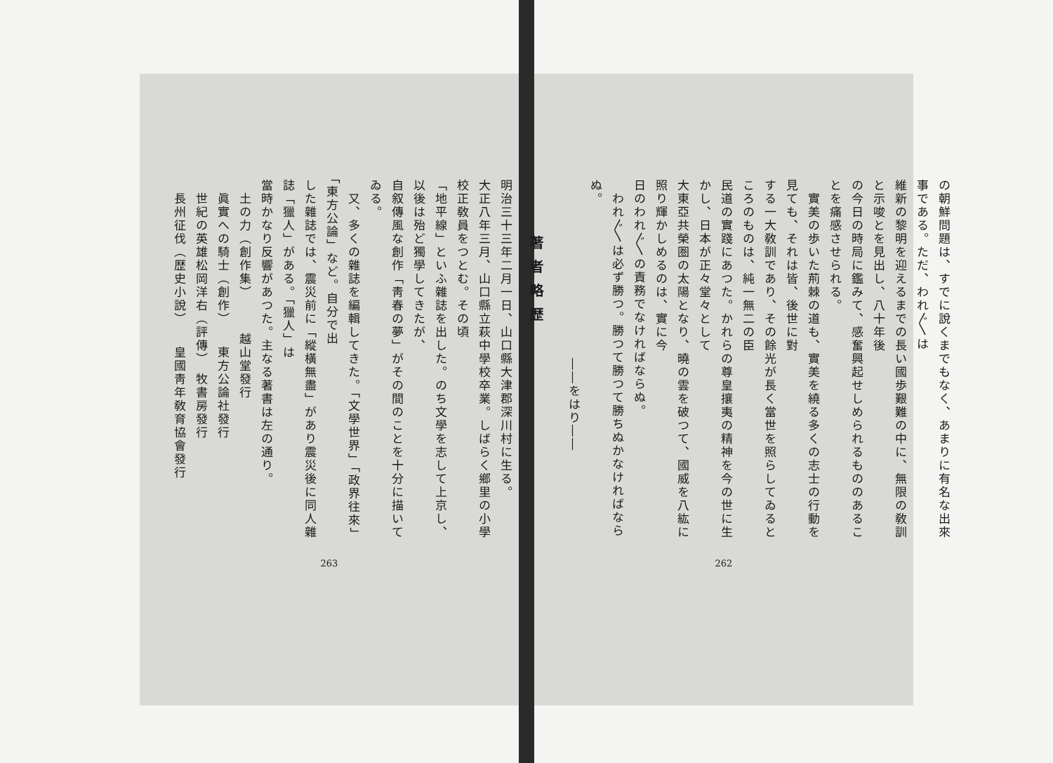の朝鮮問題は、すでに說くまでもなく、あまりに有名な出來事である。ただ、われ〲は
維新の黎明を迎えるまでの長い國歩艱難の中に、無限の敎訓と示唆とを見出し、八十年後
の今日の時局に鑑みて、感奮興起せしめられるもののあることを痛感させられる。
　實美の歩いた荊棘の道も、實美を繞る多くの志士の行動を見ても、それは皆、後世に對
する一大敎訓であり、その餘光が長く當世を照らしてゐるところのものは、純一無二の臣
民道の實踐にあつた。かれらの尊皇攘夷の精神を今の世に生かし、日本が正々堂々として
大東亞共榮圏の太陽となり、曉の雲を破つて、國威を八紘に照り輝かしめるのは、實に今
日のわれ〲の責務でなければならぬ。
　われ〲は必ず勝つ。勝つて勝つて勝ちぬかなければならぬ。
――をはり――
262
著者略歴
明治三十三年二月一日、山口縣大津郡深川村に生る。
大正八年三月、山口縣立萩中學校卒業。しばらく鄉里の小學校正敎員をつとむ。その頃
「地平線」といふ雜誌を出した。のち文學を志して上京し、以後は殆ど獨學してきたが、
自叙傳風な創作「靑春の夢」がその間のことを十分に描いてゐる。
　又、多くの雜誌を編輯してきた。「文學世界」「政界往來」「東方公論」など。自分で出
した雜誌では、震災前に「縱橫無盡」があり震災後に同人雜誌「獵人」がある。「獵人」は
當時かなり反響があつた。主なる著書は左の通り。
　土の力（創作集）　　　越山堂發行
　眞實への騎士（創作）　　東方公論社發行
　世紀の英雄松岡洋右（評傳）　牧書房發行
　長州征伐（歴史小說）　　皇國靑年敎育協會發行
263